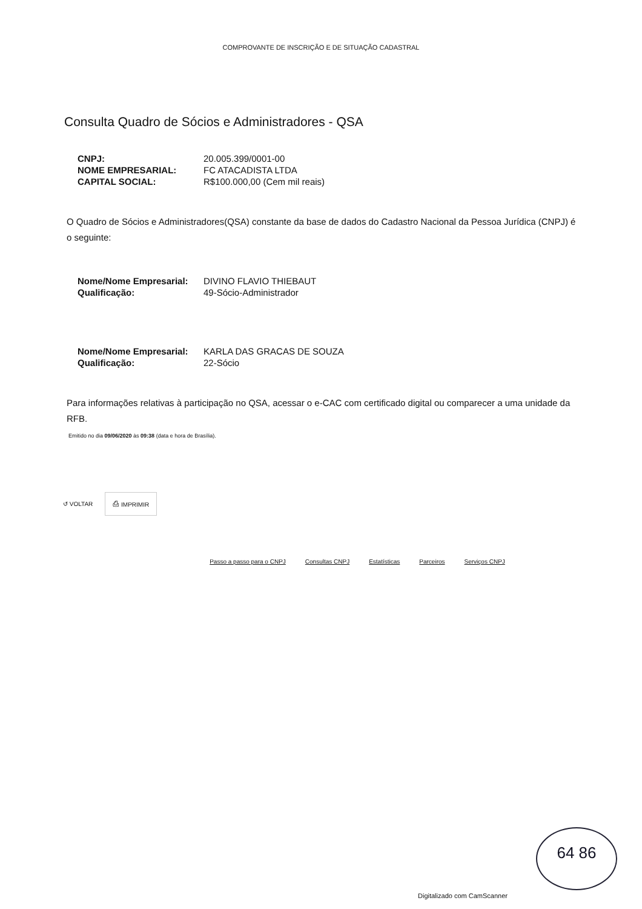COMPROVANTE DE INSCRIÇÃO E DE SITUAÇÃO CADASTRAL
Consulta Quadro de Sócios e Administradores - QSA
CNPJ: 20.005.399/0001-00
NOME EMPRESARIAL: FC ATACADISTA LTDA
CAPITAL SOCIAL: R$100.000,00 (Cem mil reais)
O Quadro de Sócios e Administradores(QSA) constante da base de dados do Cadastro Nacional da Pessoa Jurídica (CNPJ) é o seguinte:
Nome/Nome Empresarial: DIVINO FLAVIO THIEBAUT
Qualificação: 49-Sócio-Administrador
Nome/Nome Empresarial: KARLA DAS GRACAS DE SOUZA
Qualificação: 22-Sócio
Para informações relativas à participação no QSA, acessar o e-CAC com certificado digital ou comparecer a uma unidade da RFB.
Emitido no dia 09/06/2020 às 09:38 (data e hora de Brasília).
↺ VOLTAR ⎙ IMPRIMIR
Passo a passo para o CNPJ Consultas CNPJ Estatísticas Parceiros Serviços CNPJ
64 86
Digitalizado com CamScanner